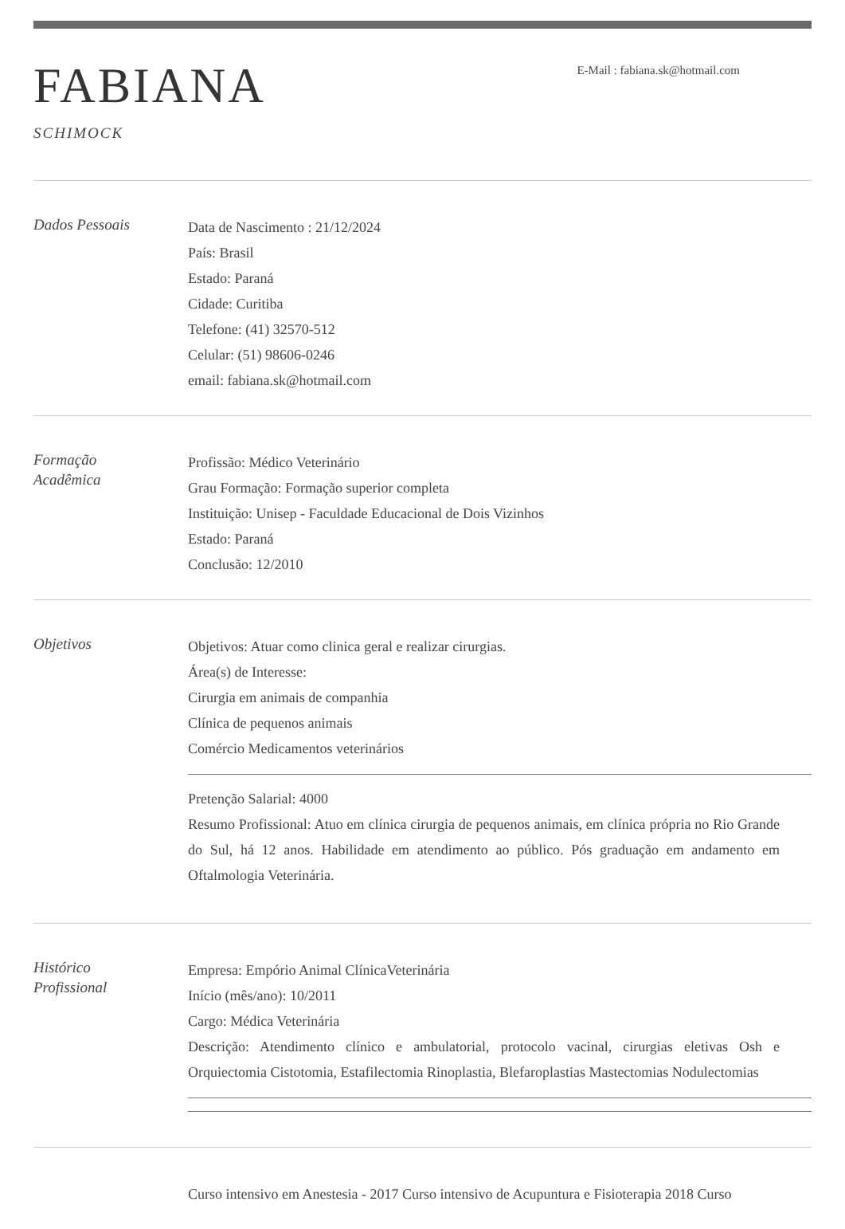FABIANA
SCHIMOCK
E-Mail : fabiana.sk@hotmail.com
Dados Pessoais
Data de Nascimento : 21/12/2024
País: Brasil
Estado: Paraná
Cidade: Curitiba
Telefone: (41) 32570-512
Celular: (51) 98606-0246
email: fabiana.sk@hotmail.com
Formação
Acadêmica
Profissão: Médico Veterinário
Grau Formação: Formação superior completa
Instituição: Unisep - Faculdade Educacional de Dois Vizinhos
Estado: Paraná
Conclusão: 12/2010
Objetivos
Objetivos: Atuar como clinica geral e realizar cirurgias.
Área(s) de Interesse:
Cirurgia em animais de companhia
Clínica de pequenos animais
Comércio Medicamentos veterinários
Pretenção Salarial: 4000
Resumo Profissional: Atuo em clínica cirurgia de pequenos animais, em clínica própria no Rio Grande do Sul, há 12 anos. Habilidade em atendimento ao público. Pós graduação em andamento em Oftalmologia Veterinária.
Histórico
Profissional
Empresa: Empório Animal ClínicaVeterinária
Início (mês/ano): 10/2011
Cargo: Médica Veterinária
Descrição: Atendimento clínico e ambulatorial, protocolo vacinal, cirurgias eletivas Osh e Orquiectomia Cistotomia, Estafilectomia Rinoplastia, Blefaroplastias Mastectomias Nodulectomias
Curso intensivo em Anestesia - 2017 Curso intensivo de Acupuntura e Fisioterapia 2018 Curso